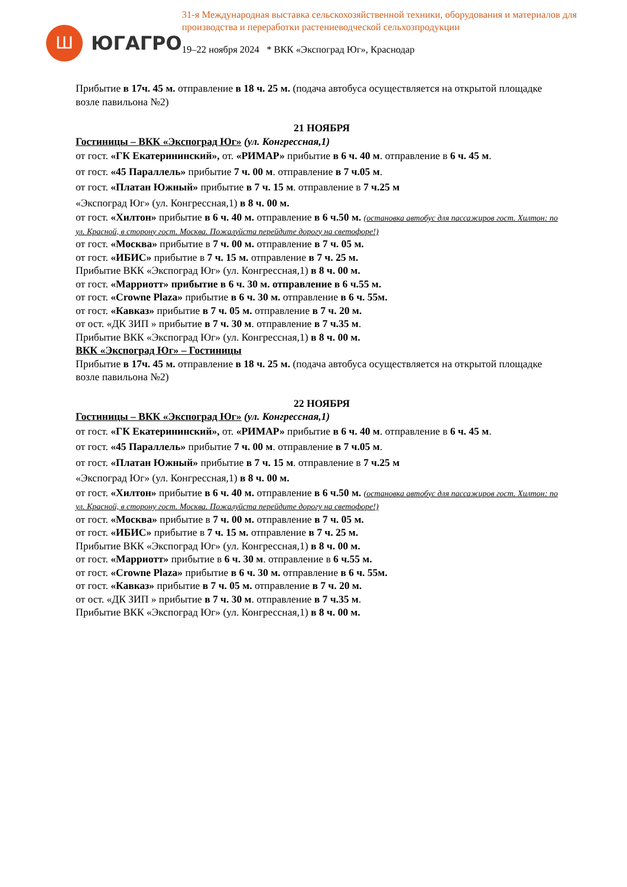Ш
ЮГАГРО
31-я Международная выставка сельскохозяйственной техники, оборудования и материалов для производства и переработки растениеводческой сельхозпродукции
19–22 ноября 2024 * ВКК «Экспоград Юг», Краснодар
Прибытие в 17ч. 45 м. отправление в 18 ч. 25 м. (подача автобуса осуществляется на открытой площадке возле павильона №2)
21 НОЯБРЯ
Гостиницы – ВКК «Экспоград Юг» (ул. Конгрессная,1)
от гост. «ГК Екатерининский», от. «РИМАР» прибытие в 6 ч. 40 м. отправление в 6 ч. 45 м.
от гост. «45 Параллель» прибытие 7 ч. 00 м. отправление в 7 ч.05 м.
от гост. «Платан Южный» прибытие в 7 ч. 15 м. отправление в 7 ч.25 м
«Экспоград Юг» (ул. Конгрессная,1) в 8 ч. 00 м.
от гост. «Хилтон» прибытие в 6 ч. 40 м. отправление в 6 ч.50 м. (остановка автобус для пассажиров гост. Хилтон: по ул. Красной, в сторону гост. Москва. Пожалуйста перейдите дорогу на светофоре!)
от гост. «Москва» прибытие в 7 ч. 00 м. отправление в 7 ч. 05 м.
от гост. «ИБИС» прибытие в 7 ч. 15 м. отправление в 7 ч. 25 м.
Прибытие ВКК «Экспоград Юг» (ул. Конгрессная,1) в 8 ч. 00 м.
от гост. «Марриотт» прибытие в 6 ч. 30 м. отправление в 6 ч.55 м.
от гост. «Crowne Plaza» прибытие в 6 ч. 30 м. отправление в 6 ч. 55м.
от гост. «Кавказ» прибытие в 7 ч. 05 м. отправление в 7 ч. 20 м.
от ост. «ДК ЗИП » прибытие в 7 ч. 30 м. отправление в 7 ч.35 м.
Прибытие ВКК «Экспоград Юг» (ул. Конгрессная,1) в 8 ч. 00 м.
ВКК «Экспоград Юг» – Гостиницы
Прибытие в 17ч. 45 м. отправление в 18 ч. 25 м. (подача автобуса осуществляется на открытой площадке возле павильона №2)
22 НОЯБРЯ
Гостиницы – ВКК «Экспоград Юг» (ул. Конгрессная,1)
от гост. «ГК Екатерининский», от. «РИМАР» прибытие в 6 ч. 40 м. отправление в 6 ч. 45 м.
от гост. «45 Параллель» прибытие 7 ч. 00 м. отправление в 7 ч.05 м.
от гост. «Платан Южный» прибытие в 7 ч. 15 м. отправление в 7 ч.25 м
«Экспоград Юг» (ул. Конгрессная,1) в 8 ч. 00 м.
от гост. «Хилтон» прибытие в 6 ч. 40 м. отправление в 6 ч.50 м. (остановка автобус для пассажиров гост. Хилтон: по ул. Красной, в сторону гост. Москва. Пожалуйста перейдите дорогу на светофоре!)
от гост. «Москва» прибытие в 7 ч. 00 м. отправление в 7 ч. 05 м.
от гост. «ИБИС» прибытие в 7 ч. 15 м. отправление в 7 ч. 25 м.
Прибытие ВКК «Экспоград Юг» (ул. Конгрессная,1) в 8 ч. 00 м.
от гост. «Марриотт» прибытие в 6 ч. 30 м. отправление в 6 ч.55 м.
от гост. «Crowne Plaza» прибытие в 6 ч. 30 м. отправление в 6 ч. 55м.
от гост. «Кавказ» прибытие в 7 ч. 05 м. отправление в 7 ч. 20 м.
от ост. «ДК ЗИП » прибытие в 7 ч. 30 м. отправление в 7 ч.35 м.
Прибытие ВКК «Экспоград Юг» (ул. Конгрессная,1) в 8 ч. 00 м.